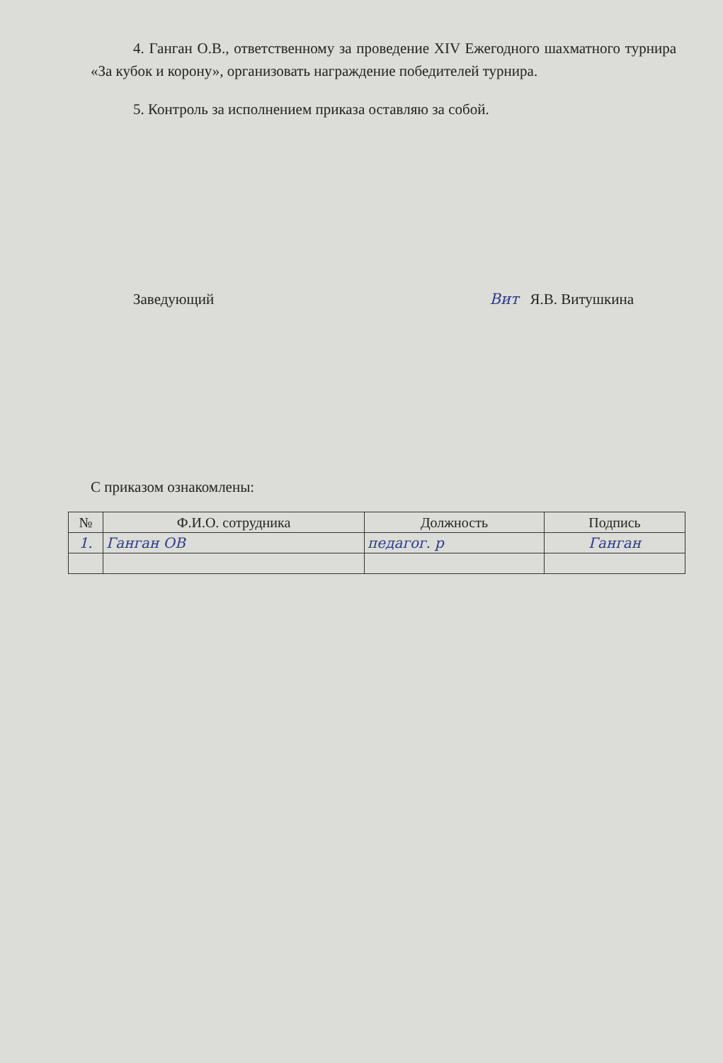4. Ганган О.В., ответственному за проведение XIV Ежегодного шахматного турнира «За кубок и корону», организовать награждение победителей турнира.
5. Контроль за исполнением приказа оставляю за собой.
Заведующий Вит Я.В. Витушкина
С приказом ознакомлены:
| № | Ф.И.О. сотрудника | Должность | Подпись |
| --- | --- | --- | --- |
| 1. | Ганган ОВ | педагог. р | Ганган |